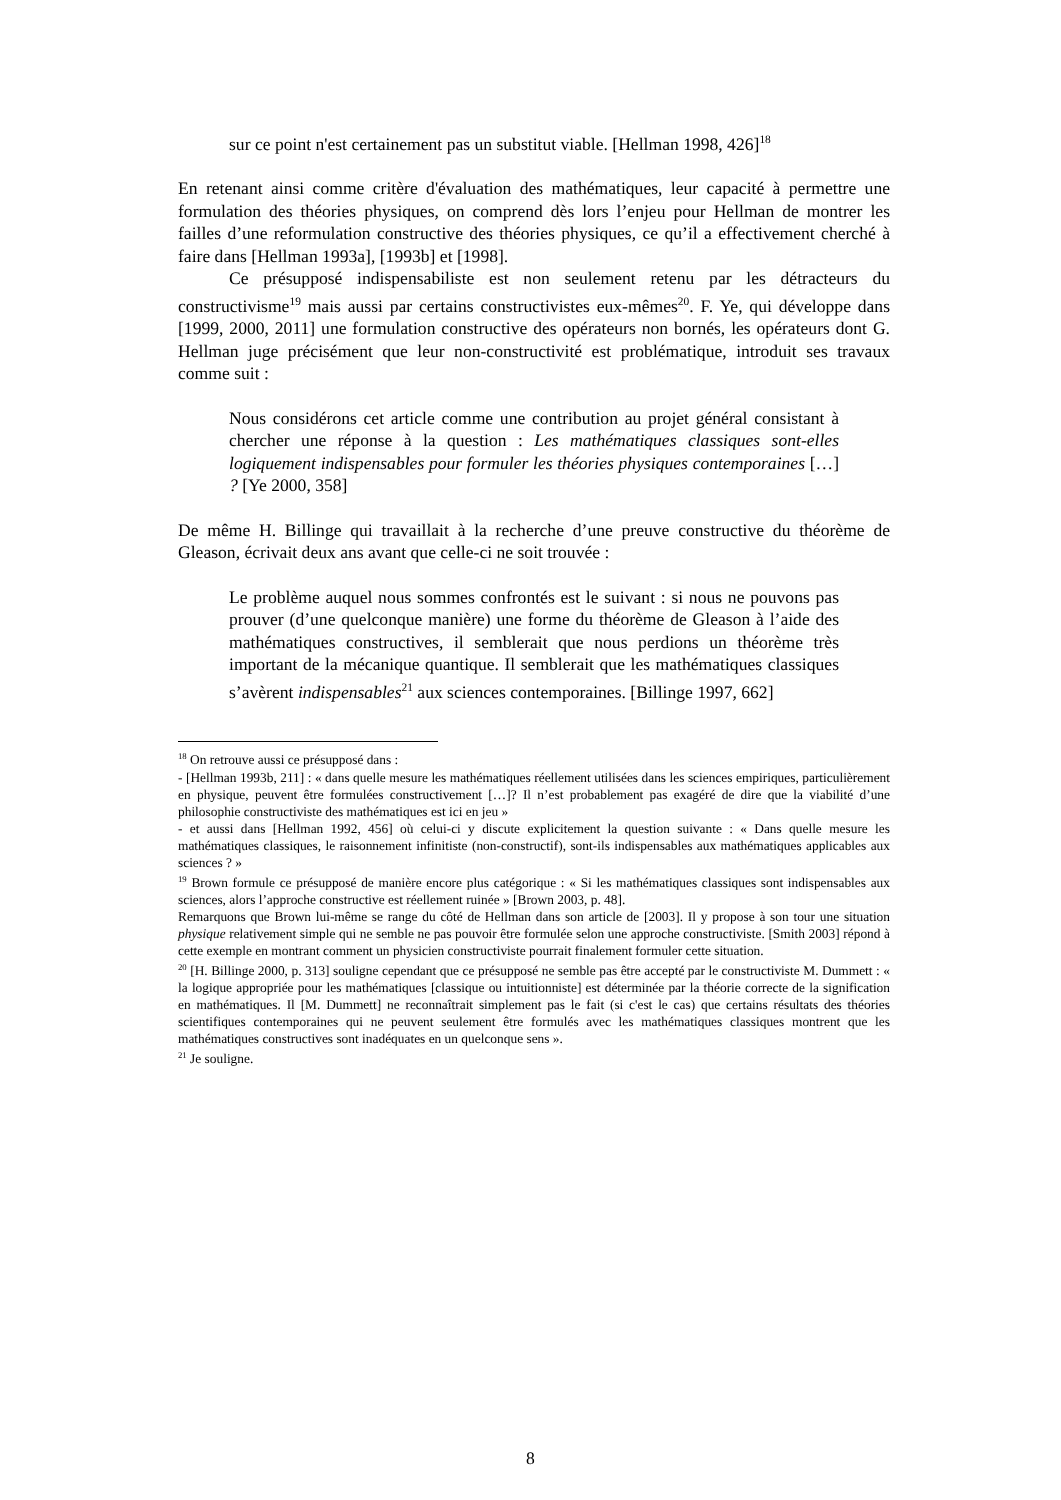sur ce point n'est certainement pas un substitut viable. [Hellman 1998, 426]<sup>18</sup>
En retenant ainsi comme critère d'évaluation des mathématiques, leur capacité à permettre une formulation des théories physiques, on comprend dès lors l’enjeu pour Hellman de montrer les failles d’une reformulation constructive des théories physiques, ce qu’il a effectivement cherché à faire dans [Hellman 1993a], [1993b] et [1998].
Ce présupposé indispensabiliste est non seulement retenu par les détracteurs du constructivisme<sup>19</sup> mais aussi par certains constructivistes eux-mêmes<sup>20</sup>. F. Ye, qui développe dans [1999, 2000, 2011] une formulation constructive des opérateurs non bornés, les opérateurs dont G. Hellman juge précisément que leur non-constructivité est problématique, introduit ses travaux comme suit :
Nous considérons cet article comme une contribution au projet général consistant à chercher une réponse à la question : Les mathématiques classiques sont-elles logiquement indispensables pour formuler les théories physiques contemporaines […] ? [Ye 2000, 358]
De même H. Billinge qui travaillait à la recherche d’une preuve constructive du théorème de Gleason, écrivait deux ans avant que celle-ci ne soit trouvée :
Le problème auquel nous sommes confrontés est le suivant : si nous ne pouvons pas prouver (d’une quelconque manière) une forme du théorème de Gleason à l’aide des mathématiques constructives, il semblerait que nous perdions un théorème très important de la mécanique quantique. Il semblerait que les mathématiques classiques s’avèrent indispensables<sup>21</sup> aux sciences contemporaines. [Billinge 1997, 662]
<sup>18</sup> On retrouve aussi ce présupposé dans :
- [Hellman 1993b, 211] : « dans quelle mesure les mathématiques réellement utilisées dans les sciences empiriques, particulièrement en physique, peuvent être formulées constructivement […]? Il n’est probablement pas exagéré de dire que la viabilité d’une philosophie constructiviste des mathématiques est ici en jeu »
- et aussi dans [Hellman 1992, 456] où celui-ci y discute explicitement la question suivante : « Dans quelle mesure les mathématiques classiques, le raisonnement infinitiste (non-constructif), sont-ils indispensables aux mathématiques applicables aux sciences ? »
<sup>19</sup> Brown formule ce présupposé de manière encore plus catégorique : « Si les mathématiques classiques sont indispensables aux sciences, alors l’approche constructive est réellement ruinée » [Brown 2003, p. 48].
Remarquons que Brown lui-même se range du côté de Hellman dans son article de [2003]. Il y propose à son tour une situation physique relativement simple qui ne semble ne pas pouvoir être formulée selon une approche constructiviste. [Smith 2003] répond à cette exemple en montrant comment un physicien constructiviste pourrait finalement formuler cette situation.
<sup>20</sup> [H. Billinge 2000, p. 313] souligne cependant que ce présupposé ne semble pas être accepté par le constructiviste M. Dummett : « la logique appropriée pour les mathématiques [classique ou intuitionniste] est déterminée par la théorie correcte de la signification en mathématiques. Il [M. Dummett] ne reconnaîtrait simplement pas le fait (si c'est le cas) que certains résultats des théories scientifiques contemporaines qui ne peuvent seulement être formulés avec les mathématiques classiques montrent que les mathématiques constructives sont inadéquates en un quelconque sens ».
<sup>21</sup> Je souligne.
8